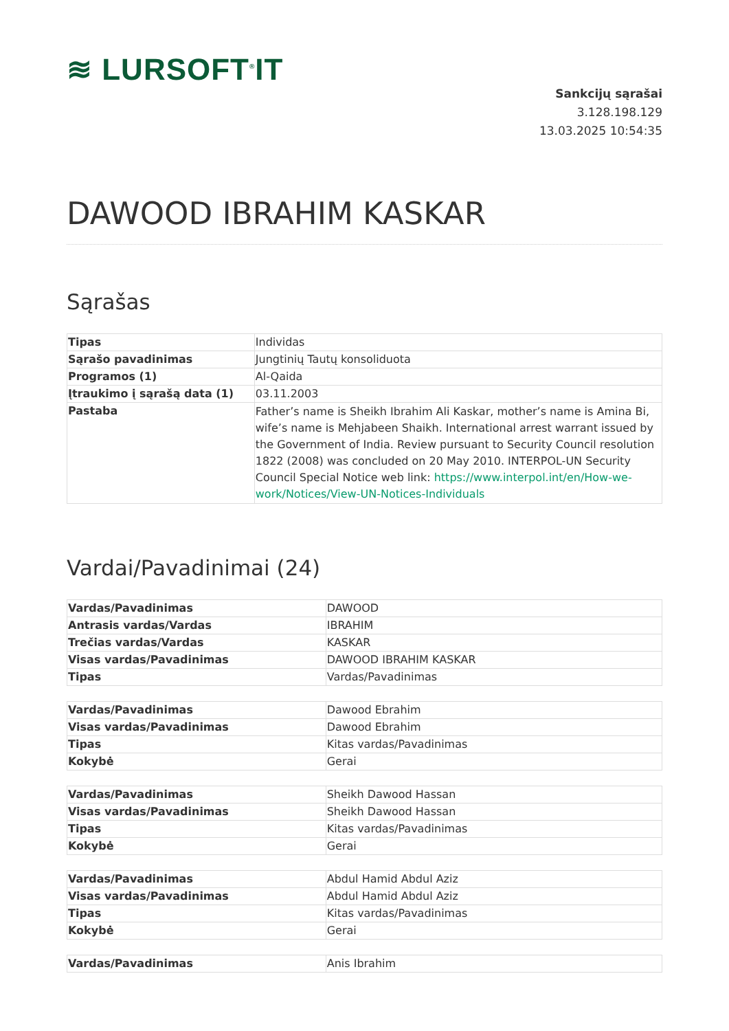≋ LURSOFT<sup>®</sup>IT
Sankcijų sąrašai
3.128.198.129
13.03.2025 10:54:35
DAWOOD IBRAHIM KASKAR
Sąrašas
| Tipas | Individas |
| Sąrašo pavadinimas | Jungtinių Tautų konsoliduota |
| Programos (1) | Al-Qaida |
| Įtraukimo į sąrašą data (1) | 03.11.2003 |
| Pastaba | Father’s name is Sheikh Ibrahim Ali Kaskar, mother’s name is Amina Bi, wife’s name is Mehjabeen Shaikh. International arrest warrant issued by the Government of India. Review pursuant to Security Council resolution 1822 (2008) was concluded on 20 May 2010. INTERPOL-UN Security Council Special Notice web link: https://www.interpol.int/en/How-we-work/Notices/View-UN-Notices-Individuals |
Vardai/Pavadinimai (24)
| Vardas/Pavadinimas | DAWOOD |
| Antrasis vardas/Vardas | IBRAHIM |
| Trečias vardas/Vardas | KASKAR |
| Visas vardas/Pavadinimas | DAWOOD IBRAHIM KASKAR |
| Tipas | Vardas/Pavadinimas |
| Vardas/Pavadinimas | Dawood Ebrahim |
| Visas vardas/Pavadinimas | Dawood Ebrahim |
| Tipas | Kitas vardas/Pavadinimas |
| Kokybė | Gerai |
| Vardas/Pavadinimas | Sheikh Dawood Hassan |
| Visas vardas/Pavadinimas | Sheikh Dawood Hassan |
| Tipas | Kitas vardas/Pavadinimas |
| Kokybė | Gerai |
| Vardas/Pavadinimas | Abdul Hamid Abdul Aziz |
| Visas vardas/Pavadinimas | Abdul Hamid Abdul Aziz |
| Tipas | Kitas vardas/Pavadinimas |
| Kokybė | Gerai |
| Vardas/Pavadinimas | Anis Ibrahim |